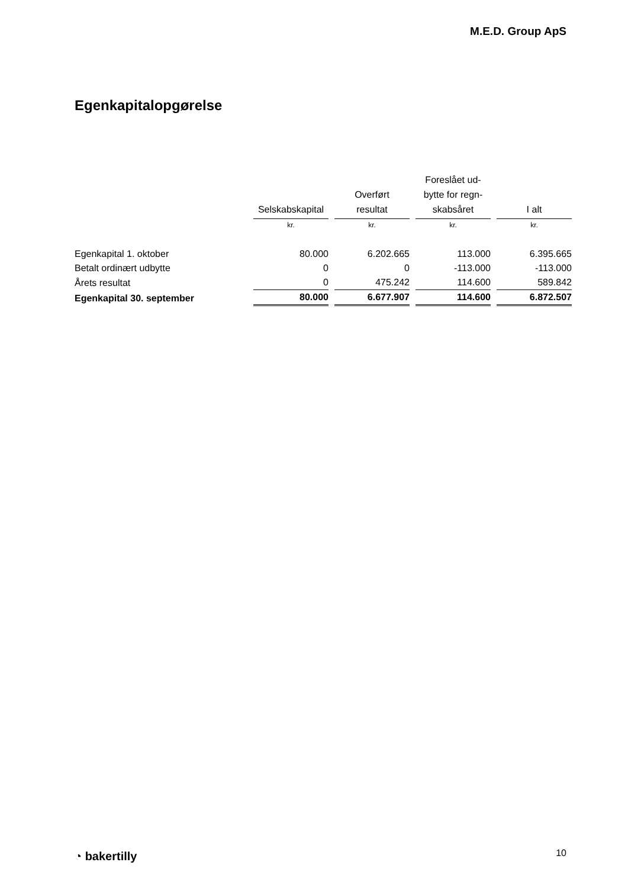M.E.D. Group ApS
Egenkapitalopgørelse
| | Selskabskapital | Overført resultat | Foreslået ud- bytte for regn- skabsåret | I alt |
| --- | --- | --- | --- | --- |
| | kr. | kr. | kr. | kr. |
| Egenkapital 1. oktober | 80.000 | 6.202.665 | 113.000 | 6.395.665 |
| Betalt ordinært udbytte | 0 | 0 | -113.000 | -113.000 |
| Årets resultat | 0 | 475.242 | 114.600 | 589.842 |
| Egenkapital 30. september | 80.000 | 6.677.907 | 114.600 | 6.872.507 |
◔ bakertilly 10